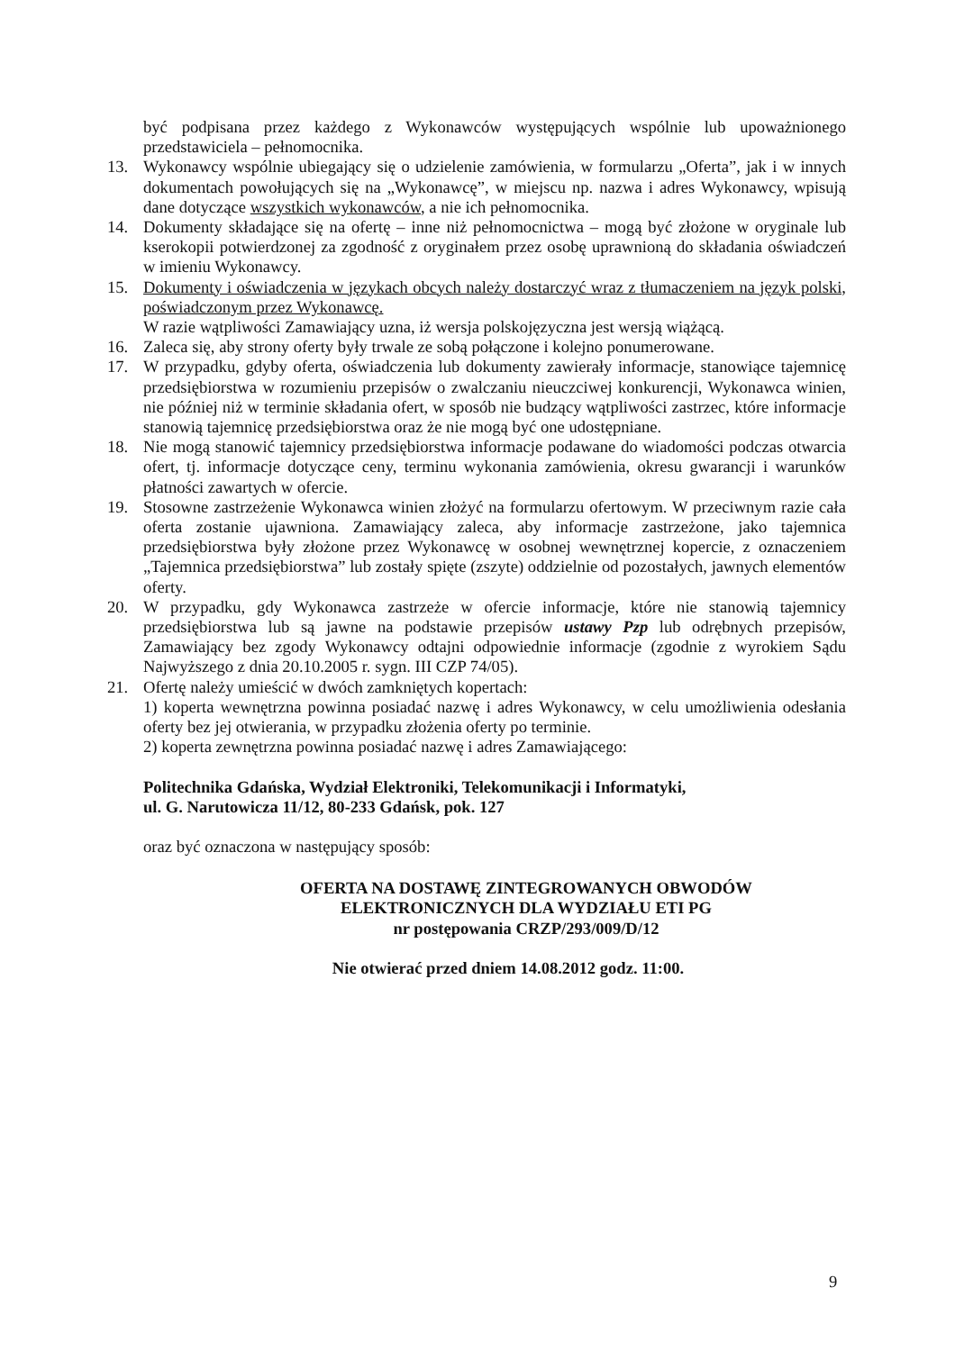być podpisana przez każdego z Wykonawców występujących wspólnie lub upoważnionego przedstawiciela – pełnomocnika.
13. Wykonawcy wspólnie ubiegający się o udzielenie zamówienia, w formularzu „Oferta”, jak i w innych dokumentach powołujących się na „Wykonawcę”, w miejscu np. nazwa i adres Wykonawcy, wpisują dane dotyczące wszystkich wykonawców, a nie ich pełnomocnika.
14. Dokumenty składające się na ofertę – inne niż pełnomocnictwa – mogą być złożone w oryginale lub kserokopii potwierdzonej za zgodność z oryginałem przez osobę uprawnioną do składania oświadczeń w imieniu Wykonawcy.
15. Dokumenty i oświadczenia w językach obcych należy dostarczyć wraz z tłumaczeniem na język polski, poświadczonym przez Wykonawcę.
W razie wątpliwości Zamawiający uzna, iż wersja polskojęzyczna jest wersją wiążącą.
16. Zaleca się, aby strony oferty były trwale ze sobą połączone i kolejno ponumerowane.
17. W przypadku, gdyby oferta, oświadczenia lub dokumenty zawierały informacje, stanowiące tajemnicę przedsiębiorstwa w rozumieniu przepisów o zwalczaniu nieuczciwej konkurencji, Wykonawca winien, nie później niż w terminie składania ofert, w sposób nie budzący wątpliwości zastrzec, które informacje stanowią tajemnicę przedsiębiorstwa oraz że nie mogą być one udostępniane.
18. Nie mogą stanowić tajemnicy przedsiębiorstwa informacje podawane do wiadomości podczas otwarcia ofert, tj. informacje dotyczące ceny, terminu wykonania zamówienia, okresu gwarancji i warunków płatności zawartych w ofercie.
19. Stosowne zastrzeżenie Wykonawca winien złożyć na formularzu ofertowym. W przeciwnym razie cała oferta zostanie ujawniona. Zamawiający zaleca, aby informacje zastrzeżone, jako tajemnica przedsiębiorstwa były złożone przez Wykonawcę w osobnej wewnętrznej kopercie, z oznaczeniem „Tajemnica przedsiębiorstwa” lub zostały spięte (zszyte) oddzielnie od pozostałych, jawnych elementów oferty.
20. W przypadku, gdy Wykonawca zastrzeże w ofercie informacje, które nie stanowią tajemnicy przedsiębiorstwa lub są jawne na podstawie przepisów ustawy Pzp lub odrębnych przepisów, Zamawiający bez zgody Wykonawcy odtajni odpowiednie informacje (zgodnie z wyrokiem Sądu Najwyższego z dnia 20.10.2005 r. sygn. III CZP 74/05).
21. Ofertę należy umieścić w dwóch zamkniętych kopertach:
1) koperta wewnętrzna powinna posiadać nazwę i adres Wykonawcy, w celu umożliwienia odesłania oferty bez jej otwierania, w przypadku złożenia oferty po terminie.
2) koperta zewnętrzna powinna posiadać nazwę i adres Zamawiającego:
Politechnika Gdańska, Wydział Elektroniki, Telekomunikacji i Informatyki,
ul. G. Narutowicza 11/12, 80-233 Gdańsk, pok. 127
oraz być oznaczona w następujący sposób:
OFERTA NA DOSTAWĘ ZINTEGROWANYCH OBWODÓW
ELEKTRONICZNYCH DLA WYDZIAŁU ETI PG
nr postępowania CRZP/293/009/D/12
Nie otwierać przed dniem 14.08.2012 godz. 11:00.
9